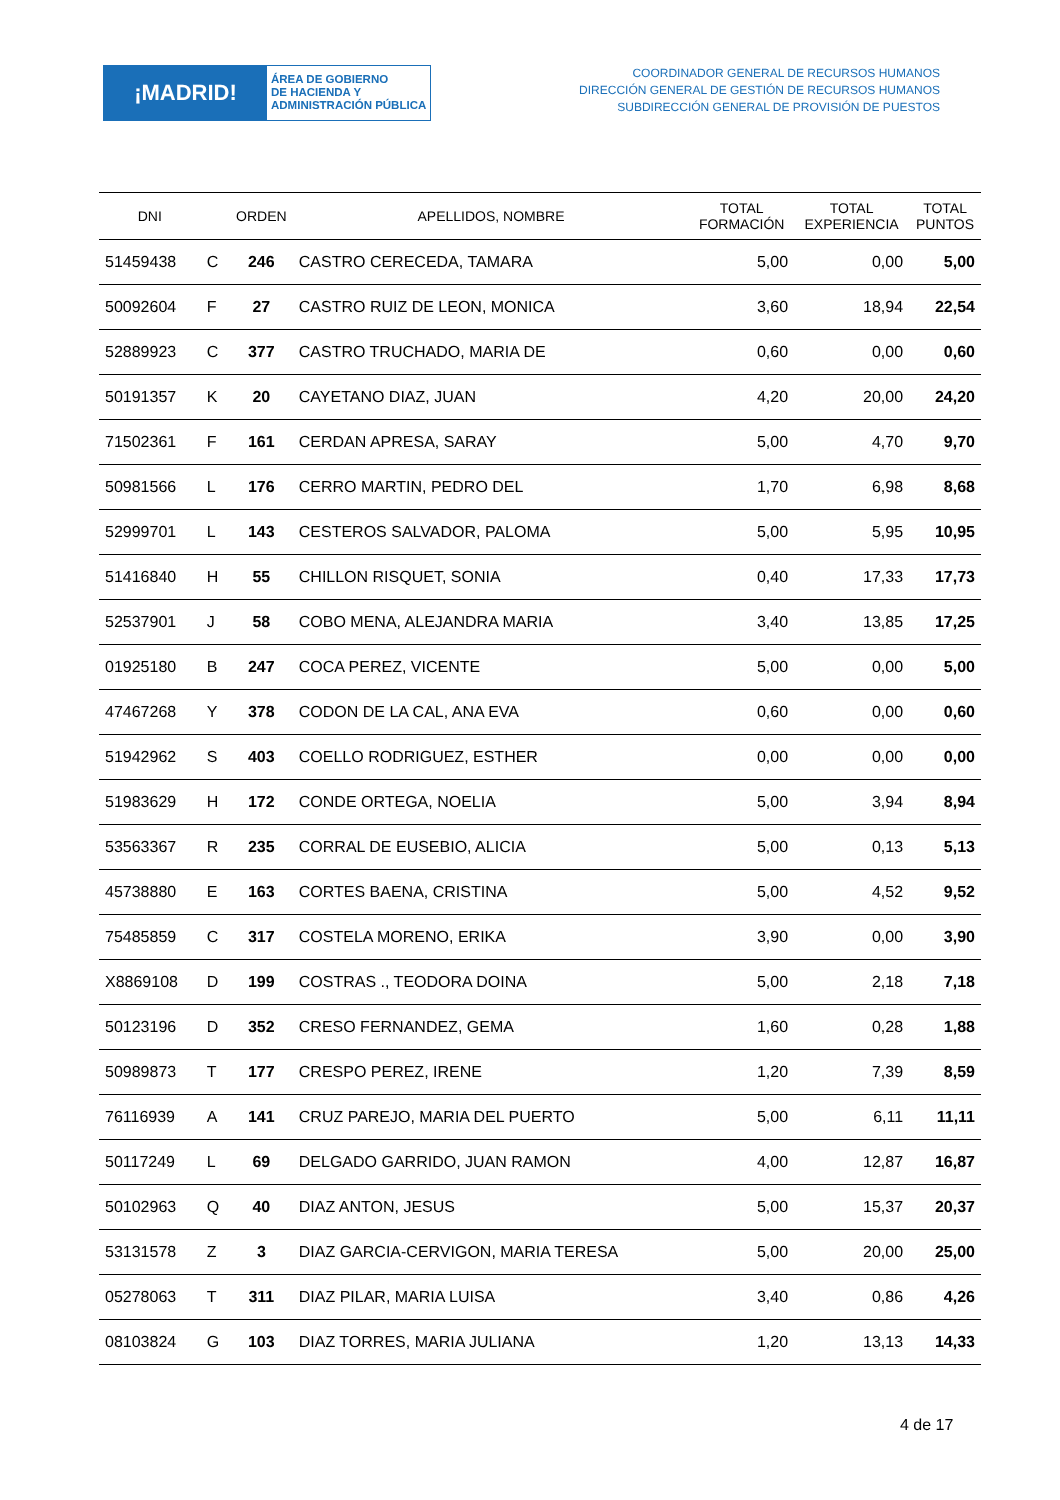¡MADRID!
ÁREA DE GOBIERNO
DE HACIENDA Y
ADMINISTRACIÓN PÚBLICA
COORDINADOR GENERAL DE RECURSOS HUMANOS
DIRECCIÓN GENERAL DE GESTIÓN DE RECURSOS HUMANOS
SUBDIRECCIÓN GENERAL DE PROVISIÓN DE PUESTOS
| DNI | | ORDEN | APELLIDOS, NOMBRE | TOTAL FORMACIÓN | TOTAL EXPERIENCIA | TOTAL PUNTOS |
| --- | --- | --- | --- | --- | --- | --- |
| 51459438 | C | 246 | CASTRO CERECEDA, TAMARA | 5,00 | 0,00 | 5,00 |
| 50092604 | F | 27 | CASTRO RUIZ DE LEON, MONICA | 3,60 | 18,94 | 22,54 |
| 52889923 | C | 377 | CASTRO TRUCHADO, MARIA DE | 0,60 | 0,00 | 0,60 |
| 50191357 | K | 20 | CAYETANO DIAZ, JUAN | 4,20 | 20,00 | 24,20 |
| 71502361 | F | 161 | CERDAN APRESA, SARAY | 5,00 | 4,70 | 9,70 |
| 50981566 | L | 176 | CERRO MARTIN, PEDRO DEL | 1,70 | 6,98 | 8,68 |
| 52999701 | L | 143 | CESTEROS SALVADOR, PALOMA | 5,00 | 5,95 | 10,95 |
| 51416840 | H | 55 | CHILLON RISQUET, SONIA | 0,40 | 17,33 | 17,73 |
| 52537901 | J | 58 | COBO MENA, ALEJANDRA MARIA | 3,40 | 13,85 | 17,25 |
| 01925180 | B | 247 | COCA PEREZ, VICENTE | 5,00 | 0,00 | 5,00 |
| 47467268 | Y | 378 | CODON DE LA CAL, ANA EVA | 0,60 | 0,00 | 0,60 |
| 51942962 | S | 403 | COELLO RODRIGUEZ, ESTHER | 0,00 | 0,00 | 0,00 |
| 51983629 | H | 172 | CONDE ORTEGA, NOELIA | 5,00 | 3,94 | 8,94 |
| 53563367 | R | 235 | CORRAL DE EUSEBIO, ALICIA | 5,00 | 0,13 | 5,13 |
| 45738880 | E | 163 | CORTES BAENA, CRISTINA | 5,00 | 4,52 | 9,52 |
| 75485859 | C | 317 | COSTELA MORENO, ERIKA | 3,90 | 0,00 | 3,90 |
| X8869108 | D | 199 | COSTRAS ., TEODORA DOINA | 5,00 | 2,18 | 7,18 |
| 50123196 | D | 352 | CRESO FERNANDEZ, GEMA | 1,60 | 0,28 | 1,88 |
| 50989873 | T | 177 | CRESPO PEREZ, IRENE | 1,20 | 7,39 | 8,59 |
| 76116939 | A | 141 | CRUZ PAREJO, MARIA DEL PUERTO | 5,00 | 6,11 | 11,11 |
| 50117249 | L | 69 | DELGADO GARRIDO, JUAN RAMON | 4,00 | 12,87 | 16,87 |
| 50102963 | Q | 40 | DIAZ ANTON, JESUS | 5,00 | 15,37 | 20,37 |
| 53131578 | Z | 3 | DIAZ GARCIA-CERVIGON, MARIA TERESA | 5,00 | 20,00 | 25,00 |
| 05278063 | T | 311 | DIAZ PILAR, MARIA LUISA | 3,40 | 0,86 | 4,26 |
| 08103824 | G | 103 | DIAZ TORRES, MARIA JULIANA | 1,20 | 13,13 | 14,33 |
4 de 17